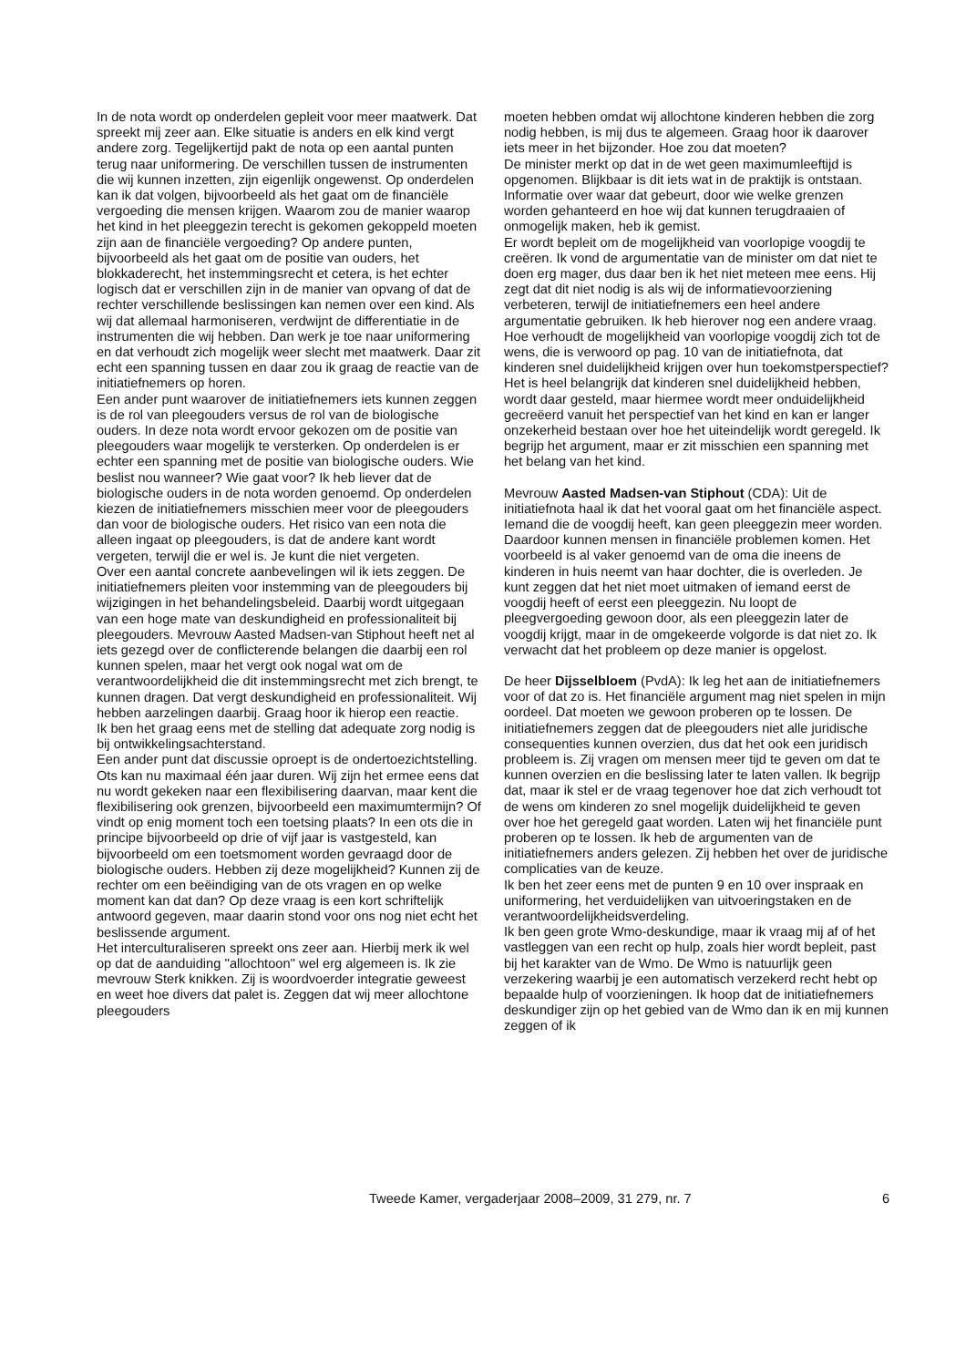In de nota wordt op onderdelen gepleit voor meer maatwerk. Dat spreekt mij zeer aan. Elke situatie is anders en elk kind vergt andere zorg. Tegelijkertijd pakt de nota op een aantal punten terug naar uniformering. De verschillen tussen de instrumenten die wij kunnen inzetten, zijn eigenlijk ongewenst. Op onderdelen kan ik dat volgen, bijvoorbeeld als het gaat om de financiële vergoeding die mensen krijgen. Waarom zou de manier waarop het kind in het pleeggezin terecht is gekomen gekoppeld moeten zijn aan de financiële vergoeding? Op andere punten, bijvoorbeeld als het gaat om de positie van ouders, het blokkaderecht, het instemmingsrecht et cetera, is het echter logisch dat er verschillen zijn in de manier van opvang of dat de rechter verschillende beslissingen kan nemen over een kind. Als wij dat allemaal harmoniseren, verdwijnt de differentiatie in de instrumenten die wij hebben. Dan werk je toe naar uniformering en dat verhoudt zich mogelijk weer slecht met maatwerk. Daar zit echt een spanning tussen en daar zou ik graag de reactie van de initiatiefnemers op horen.
Een ander punt waarover de initiatiefnemers iets kunnen zeggen is de rol van pleegouders versus de rol van de biologische ouders. In deze nota wordt ervoor gekozen om de positie van pleegouders waar mogelijk te versterken. Op onderdelen is er echter een spanning met de positie van biologische ouders. Wie beslist nou wanneer? Wie gaat voor? Ik heb liever dat de biologische ouders in de nota worden genoemd. Op onderdelen kiezen de initiatiefnemers misschien meer voor de pleegouders dan voor de biologische ouders. Het risico van een nota die alleen ingaat op pleegouders, is dat de andere kant wordt vergeten, terwijl die er wel is. Je kunt die niet vergeten.
Over een aantal concrete aanbevelingen wil ik iets zeggen. De initiatiefnemers pleiten voor instemming van de pleegouders bij wijzigingen in het behandelingsbeleid. Daarbij wordt uitgegaan van een hoge mate van deskundigheid en professionaliteit bij pleegouders. Mevrouw Aasted Madsen-van Stiphout heeft net al iets gezegd over de conflicterende belangen die daarbij een rol kunnen spelen, maar het vergt ook nogal wat om de verantwoordelijkheid die dit instemmingsrecht met zich brengt, te kunnen dragen. Dat vergt deskundigheid en professionaliteit. Wij hebben aarzelingen daarbij. Graag hoor ik hierop een reactie.
Ik ben het graag eens met de stelling dat adequate zorg nodig is bij ontwikkelingsachterstand.
Een ander punt dat discussie oproept is de ondertoezichtstelling. Ots kan nu maximaal één jaar duren. Wij zijn het ermee eens dat nu wordt gekeken naar een flexibilisering daarvan, maar kent die flexibilisering ook grenzen, bijvoorbeeld een maximumtermijn? Of vindt op enig moment toch een toetsing plaats? In een ots die in principe bijvoorbeeld op drie of vijf jaar is vastgesteld, kan bijvoorbeeld om een toetsmoment worden gevraagd door de biologische ouders. Hebben zij deze mogelijkheid? Kunnen zij de rechter om een beëindiging van de ots vragen en op welke moment kan dat dan? Op deze vraag is een kort schriftelijk antwoord gegeven, maar daarin stond voor ons nog niet echt het beslissende argument.
Het interculturaliseren spreekt ons zeer aan. Hierbij merk ik wel op dat de aanduiding ''allochtoon'' wel erg algemeen is. Ik zie mevrouw Sterk knikken. Zij is woordvoerder integratie geweest en weet hoe divers dat palet is. Zeggen dat wij meer allochtone pleegouders
moeten hebben omdat wij allochtone kinderen hebben die zorg nodig hebben, is mij dus te algemeen. Graag hoor ik daarover iets meer in het bijzonder. Hoe zou dat moeten?
De minister merkt op dat in de wet geen maximumleeftijd is opgenomen. Blijkbaar is dit iets wat in de praktijk is ontstaan. Informatie over waar dat gebeurt, door wie welke grenzen worden gehanteerd en hoe wij dat kunnen terugdraaien of onmogelijk maken, heb ik gemist.
Er wordt bepleit om de mogelijkheid van voorlopige voogdij te creëren. Ik vond de argumentatie van de minister om dat niet te doen erg mager, dus daar ben ik het niet meteen mee eens. Hij zegt dat dit niet nodig is als wij de informatievoorziening verbeteren, terwijl de initiatiefnemers een heel andere argumentatie gebruiken. Ik heb hierover nog een andere vraag. Hoe verhoudt de mogelijkheid van voorlopige voogdij zich tot de wens, die is verwoord op pag. 10 van de initiatiefnota, dat kinderen snel duidelijkheid krijgen over hun toekomstperspectief? Het is heel belangrijk dat kinderen snel duidelijkheid hebben, wordt daar gesteld, maar hiermee wordt meer onduidelijkheid gecreëerd vanuit het perspectief van het kind en kan er langer onzekerheid bestaan over hoe het uiteindelijk wordt geregeld. Ik begrijp het argument, maar er zit misschien een spanning met het belang van het kind.
Mevrouw Aasted Madsen-van Stiphout (CDA): Uit de initiatiefnota haal ik dat het vooral gaat om het financiële aspect. Iemand die de voogdij heeft, kan geen pleeggezin meer worden. Daardoor kunnen mensen in financiële problemen komen. Het voorbeeld is al vaker genoemd van de oma die ineens de kinderen in huis neemt van haar dochter, die is overleden. Je kunt zeggen dat het niet moet uitmaken of iemand eerst de voogdij heeft of eerst een pleeggezin. Nu loopt de pleegvergoeding gewoon door, als een pleeggezin later de voogdij krijgt, maar in de omgekeerde volgorde is dat niet zo. Ik verwacht dat het probleem op deze manier is opgelost.
De heer Dijsselbloem (PvdA): Ik leg het aan de initiatiefnemers voor of dat zo is. Het financiële argument mag niet spelen in mijn oordeel. Dat moeten we gewoon proberen op te lossen. De initiatiefnemers zeggen dat de pleegouders niet alle juridische consequenties kunnen overzien, dus dat het ook een juridisch probleem is. Zij vragen om mensen meer tijd te geven om dat te kunnen overzien en die beslissing later te laten vallen. Ik begrijp dat, maar ik stel er de vraag tegenover hoe dat zich verhoudt tot de wens om kinderen zo snel mogelijk duidelijkheid te geven over hoe het geregeld gaat worden. Laten wij het financiële punt proberen op te lossen. Ik heb de argumenten van de initiatiefnemers anders gelezen. Zij hebben het over de juridische complicaties van de keuze.
Ik ben het zeer eens met de punten 9 en 10 over inspraak en uniformering, het verduidelijken van uitvoeringstaken en de verantwoordelijkheidsverdeling.
Ik ben geen grote Wmo-deskundige, maar ik vraag mij af of het vastleggen van een recht op hulp, zoals hier wordt bepleit, past bij het karakter van de Wmo. De Wmo is natuurlijk geen verzekering waarbij je een automatisch verzekerd recht hebt op bepaalde hulp of voorzieningen. Ik hoop dat de initiatiefnemers deskundiger zijn op het gebied van de Wmo dan ik en mij kunnen zeggen of ik
Tweede Kamer, vergaderjaar 2008–2009, 31 279, nr. 7 6